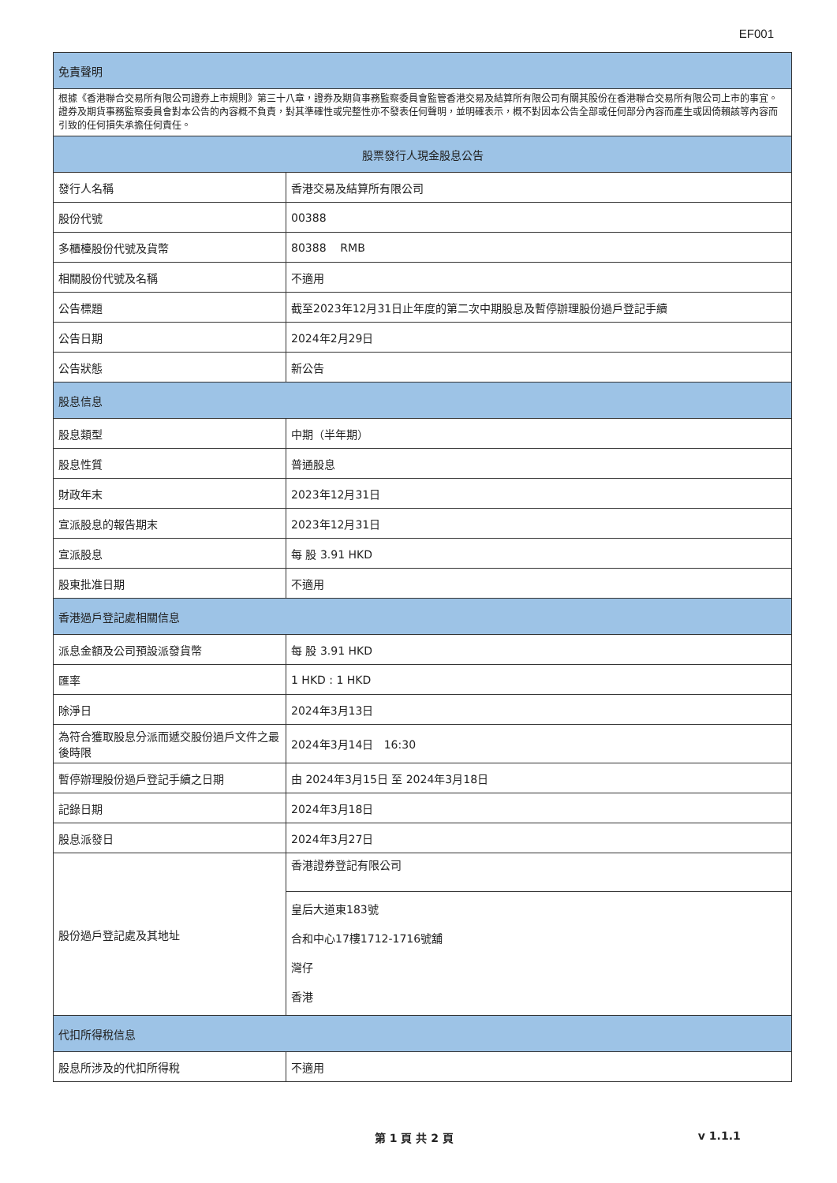EF001
| 免責聲明 | |
| --- | --- |
| 根據《香港聯合交易所有限公司證券上市規則》第三十八章，證券及期貨事務監察委員會監管香港交易及結算所有限公司有關其股份在香港聯合交易所有限公司上市的事宜。證券及期貨事務監察委員會對本公告的內容概不負責，對其準確性或完整性亦不發表任何聲明，並明確表示，概不對因本公告全部或任何部分內容而產生或因倚賴該等內容而引致的任何損失承擔任何責任。 | |
| 股票發行人現金股息公告 | |
| 發行人名稱 | 香港交易及結算所有限公司 |
| 股份代號 | 00388 |
| 多櫃檯股份代號及貨幣 | 80388 RMB |
| 相關股份代號及名稱 | 不適用 |
| 公告標題 | 截至2023年12月31日止年度的第二次中期股息及暫停辦理股份過戶登記手續 |
| 公告日期 | 2024年2月29日 |
| 公告狀態 | 新公告 |
| 股息信息 | |
| 股息類型 | 中期（半年期） |
| 股息性質 | 普通股息 |
| 財政年末 | 2023年12月31日 |
| 宣派股息的報告期末 | 2023年12月31日 |
| 宣派股息 | 每 股 3.91 HKD |
| 股東批准日期 | 不適用 |
| 香港過戶登記處相關信息 | |
| 派息金額及公司預設派發貨幣 | 每 股 3.91 HKD |
| 匯率 | 1 HKD : 1 HKD |
| 除淨日 | 2024年3月13日 |
| 為符合獲取股息分派而遞交股份過戶文件之最後時限 | 2024年3月14日 16:30 |
| 暫停辦理股份過戶登記手續之日期 | 由 2024年3月15日 至 2024年3月18日 |
| 記錄日期 | 2024年3月18日 |
| 股息派發日 | 2024年3月27日 |
| 股份過戶登記處及其地址 | 香港證券登記有限公司 |
| | 皇后大道東183號 合和中心17樓1712-1716號舖 灣仔 香港 |
| 代扣所得稅信息 | |
| 股息所涉及的代扣所得稅 | 不適用 |
第 1 頁 共 2 頁 v 1.1.1